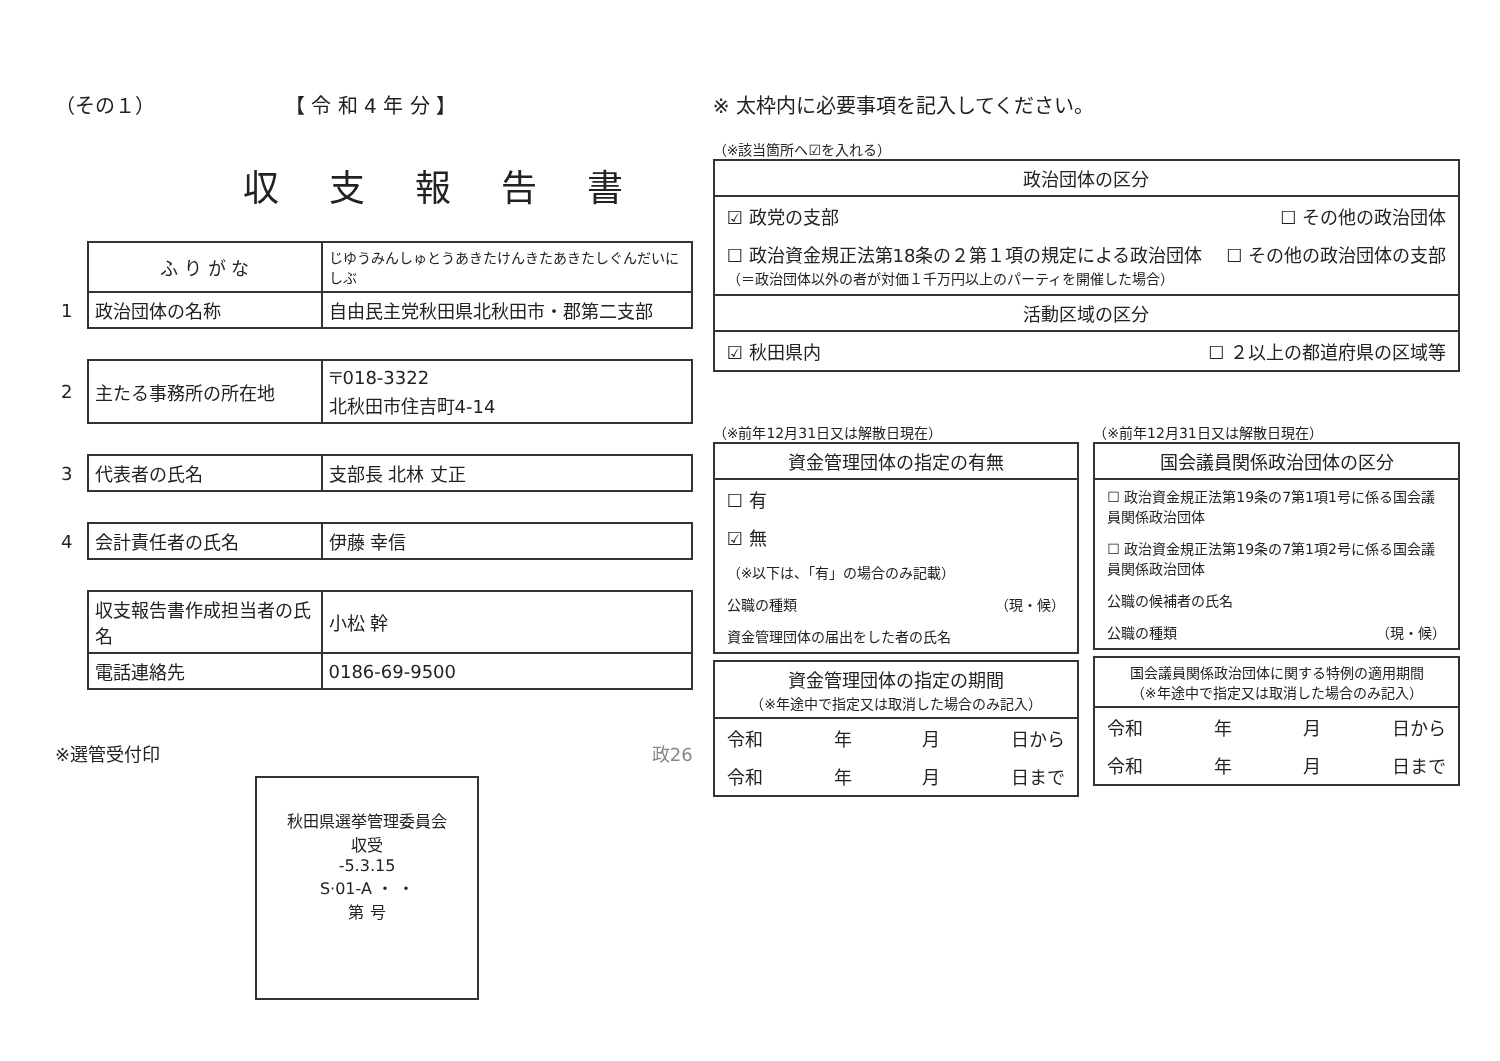（その１） 【 令 和 4 年 分 】
収支報告書
| | ふ り が な | じゆうみんしゅとうあきたけんきたあきたしぐんだいにしぶ |
| 1 | 政治団体の名称 | 自由民主党秋田県北秋田市・郡第二支部 |
| 2 | 主たる事務所の所在地 | 〒018-3322 北秋田市住吉町4-14 |
| 3 | 代表者の氏名 | 支部長 北林 丈正 |
| 4 | 会計責任者の氏名 | 伊藤 幸信 |
| | 収支報告書作成担当者の氏名 | 小松 幹 |
| | 電話連絡先 | 0186-69-9500 |
※選管受付印 政26
秋田県選挙管理委員会
収受
-5.3.15
S·01-A ・ ・
第 号
※ 太枠内に必要事項を記入してください。
（※該当箇所へ☑を入れる）
政治団体の区分
☑ 政党の支部 ☐ その他の政治団体
☐ 政治資金規正法第18条の２第１項の規定による政治団体
（＝政治団体以外の者が対価１千万円以上のパーティを開催した場合） ☐ その他の政治団体の支部
活動区域の区分
☑ 秋田県内 ☐ ２以上の都道府県の区域等
（※前年12月31日又は解散日現在）
資金管理団体の指定の有無
☐ 有
☑ 無
（※以下は、「有」の場合のみ記載）
公職の種類 （現・候）
資金管理団体の届出をした者の氏名
資金管理団体の指定の期間
（※年途中で指定又は取消した場合のみ記入）
令和 年 月 日から
令和 年 月 日まで
（※前年12月31日又は解散日現在）
国会議員関係政治団体の区分
☐ 政治資金規正法第19条の7第1項1号に係る国会議員関係政治団体
☐ 政治資金規正法第19条の7第1項2号に係る国会議員関係政治団体
公職の候補者の氏名
公職の種類 （現・候）
国会議員関係政治団体に関する特例の適用期間
（※年途中で指定又は取消した場合のみ記入）
令和 年 月 日から
令和 年 月 日まで